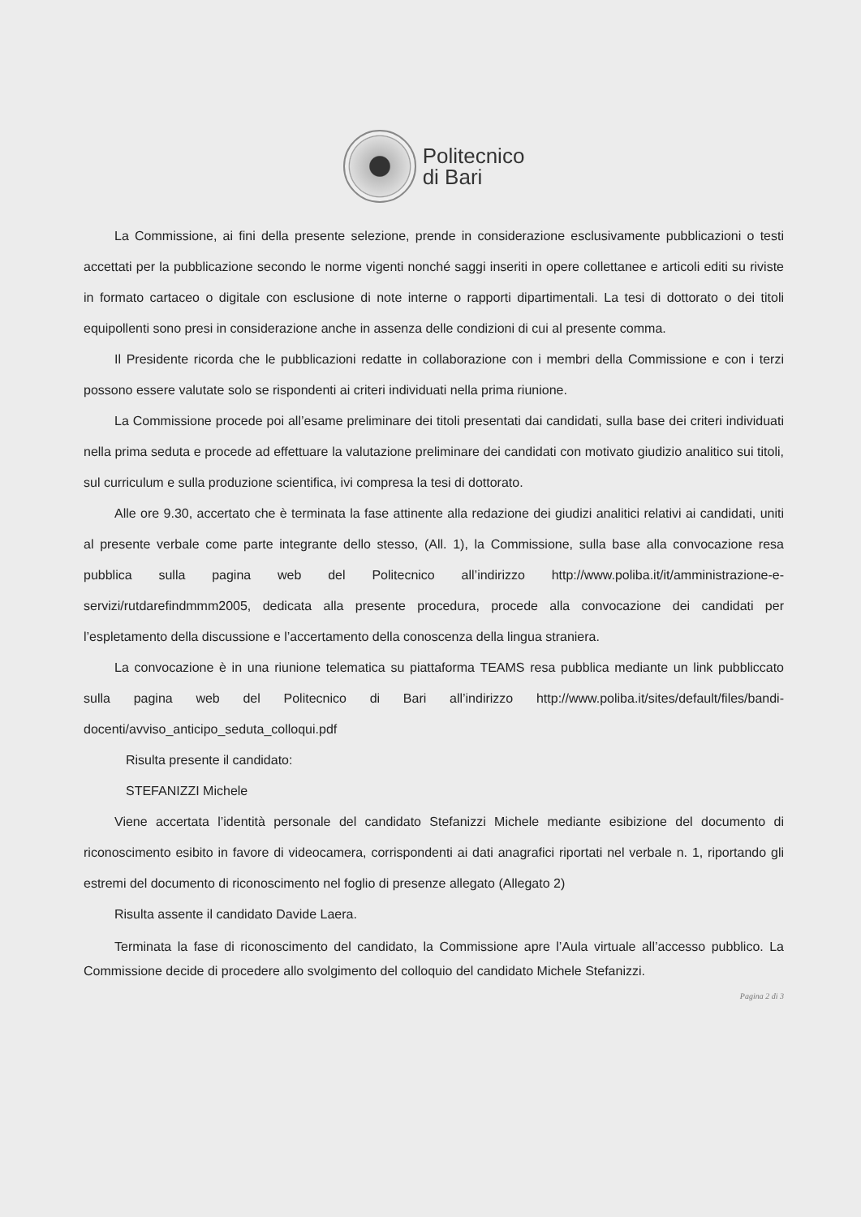Politecnico
di Bari
La Commissione, ai fini della presente selezione, prende in considerazione esclusivamente pubblicazioni o testi accettati per la pubblicazione secondo le norme vigenti nonché saggi inseriti in opere collettanee e articoli editi su riviste in formato cartaceo o digitale con esclusione di note interne o rapporti dipartimentali. La tesi di dottorato o dei titoli equipollenti sono presi in considerazione anche in assenza delle condizioni di cui al presente comma.
Il Presidente ricorda che le pubblicazioni redatte in collaborazione con i membri della Commissione e con i terzi possono essere valutate solo se rispondenti ai criteri individuati nella prima riunione.
La Commissione procede poi all’esame preliminare dei titoli presentati dai candidati, sulla base dei criteri individuati nella prima seduta e procede ad effettuare la valutazione preliminare dei candidati con motivato giudizio analitico sui titoli, sul curriculum e sulla produzione scientifica, ivi compresa la tesi di dottorato.
Alle ore 9.30, accertato che è terminata la fase attinente alla redazione dei giudizi analitici relativi ai candidati, uniti al presente verbale come parte integrante dello stesso, (All. 1), la Commissione, sulla base alla convocazione resa pubblica sulla pagina web del Politecnico all’indirizzo http://www.poliba.it/it/amministrazione-e-servizi/rutdarefindmmm2005, dedicata alla presente procedura, procede alla convocazione dei candidati per l’espletamento della discussione e l’accertamento della conoscenza della lingua straniera.
La convocazione è in una riunione telematica su piattaforma TEAMS resa pubblica mediante un link pubbliccato sulla pagina web del Politecnico di Bari all’indirizzo http://www.poliba.it/sites/default/files/bandi-docenti/avviso_anticipo_seduta_colloqui.pdf
Risulta presente il candidato:
STEFANIZZI Michele
Viene accertata l’identità personale del candidato Stefanizzi Michele mediante esibizione del documento di riconoscimento esibito in favore di videocamera, corrispondenti ai dati anagrafici riportati nel verbale n. 1, riportando gli estremi del documento di riconoscimento nel foglio di presenze allegato (Allegato 2)
Risulta assente il candidato Davide Laera.
Terminata la fase di riconoscimento del candidato, la Commissione apre l’Aula virtuale all’accesso pubblico. La Commissione decide di procedere allo svolgimento del colloquio del candidato Michele Stefanizzi.
Pagina 2 di 3